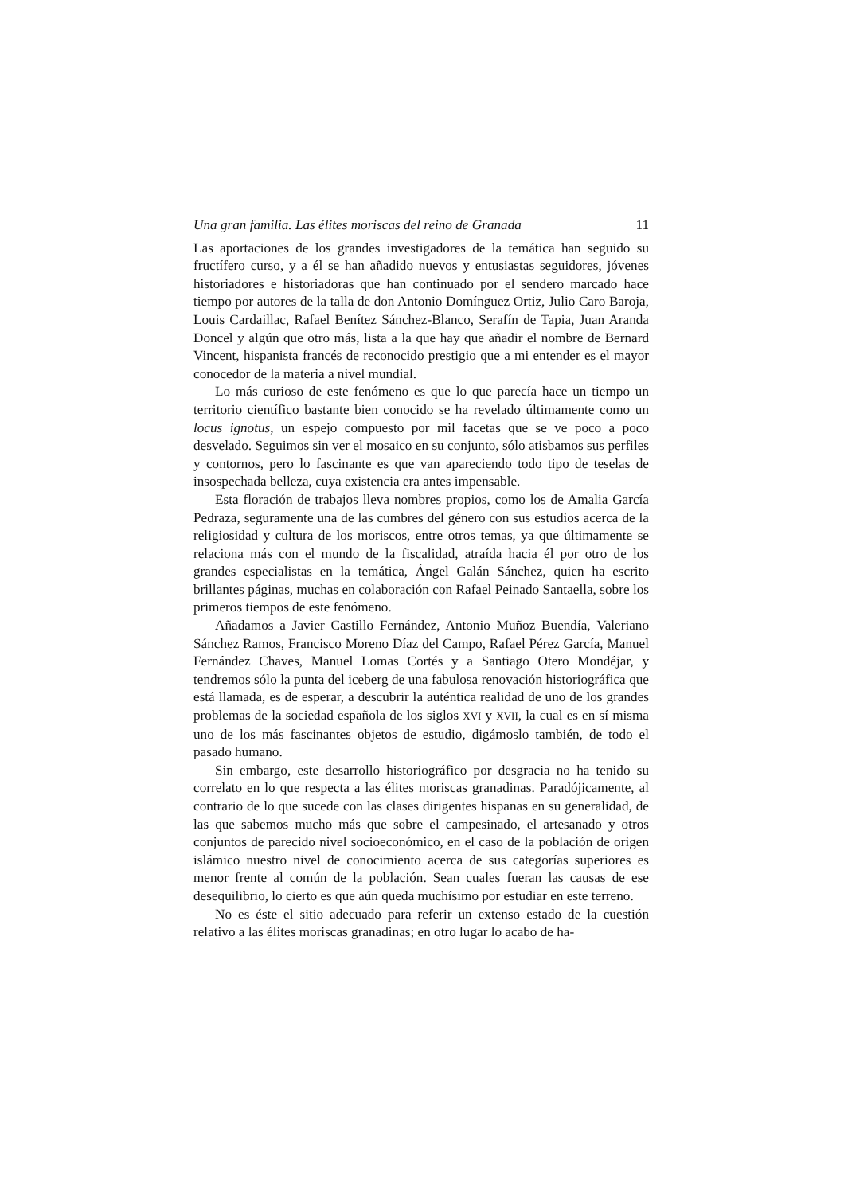Una gran familia. Las élites moriscas del reino de Granada 11
Las aportaciones de los grandes investigadores de la temática han seguido su fructífero curso, y a él se han añadido nuevos y entusiastas seguidores, jóvenes historiadores e historiadoras que han continuado por el sendero marcado hace tiempo por autores de la talla de don Antonio Domínguez Ortiz, Julio Caro Baroja, Louis Cardaillac, Rafael Benítez Sánchez-Blanco, Serafín de Tapia, Juan Aranda Doncel y algún que otro más, lista a la que hay que añadir el nombre de Bernard Vincent, hispanista francés de reconocido prestigio que a mi entender es el mayor conocedor de la materia a nivel mundial.
Lo más curioso de este fenómeno es que lo que parecía hace un tiempo un territorio científico bastante bien conocido se ha revelado últimamente como un locus ignotus, un espejo compuesto por mil facetas que se ve poco a poco desvelado. Seguimos sin ver el mosaico en su conjunto, sólo atisbamos sus perfiles y contornos, pero lo fascinante es que van apareciendo todo tipo de teselas de insospechada belleza, cuya existencia era antes impensable.
Esta floración de trabajos lleva nombres propios, como los de Amalia García Pedraza, seguramente una de las cumbres del género con sus estudios acerca de la religiosidad y cultura de los moriscos, entre otros temas, ya que últimamente se relaciona más con el mundo de la fiscalidad, atraída hacia él por otro de los grandes especialistas en la temática, Ángel Galán Sánchez, quien ha escrito brillantes páginas, muchas en colaboración con Rafael Peinado Santaella, sobre los primeros tiempos de este fenómeno.
Añadamos a Javier Castillo Fernández, Antonio Muñoz Buendía, Valeriano Sánchez Ramos, Francisco Moreno Díaz del Campo, Rafael Pérez García, Manuel Fernández Chaves, Manuel Lomas Cortés y a Santiago Otero Mondéjar, y tendremos sólo la punta del iceberg de una fabulosa renovación historiográfica que está llamada, es de esperar, a descubrir la auténtica realidad de uno de los grandes problemas de la sociedad española de los siglos XVI y XVII, la cual es en sí misma uno de los más fascinantes objetos de estudio, digámoslo también, de todo el pasado humano.
Sin embargo, este desarrollo historiográfico por desgracia no ha tenido su correlato en lo que respecta a las élites moriscas granadinas. Paradójicamente, al contrario de lo que sucede con las clases dirigentes hispanas en su generalidad, de las que sabemos mucho más que sobre el campesinado, el artesanado y otros conjuntos de parecido nivel socioeconómico, en el caso de la población de origen islámico nuestro nivel de conocimiento acerca de sus categorías superiores es menor frente al común de la población. Sean cuales fueran las causas de ese desequilibrio, lo cierto es que aún queda muchísimo por estudiar en este terreno.
No es éste el sitio adecuado para referir un extenso estado de la cuestión relativo a las élites moriscas granadinas; en otro lugar lo acabo de ha-